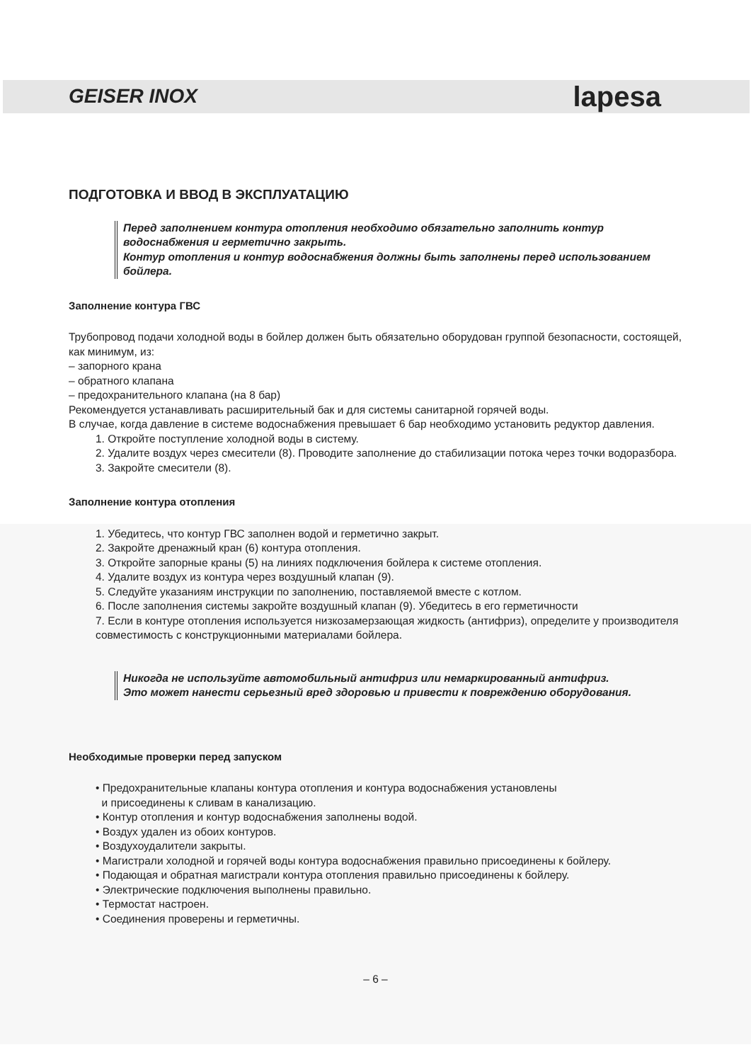GEISER INOX lapesa
ПОДГОТОВКА И ВВОД В ЭКСПЛУАТАЦИЮ
Перед заполнением контура отопления необходимо обязательно заполнить контур водоснабжения и герметично закрыть.
Контур отопления и контур водоснабжения должны быть заполнены перед использованием бойлера.
Заполнение контура ГВС
Трубопровод подачи холодной воды в бойлер должен быть обязательно оборудован группой безопасности, состоящей, как минимум, из:
– запорного крана
– обратного клапана
– предохранительного клапана (на 8 бар)
Рекомендуется устанавливать расширительный бак и для системы санитарной горячей воды.
В случае, когда давление в системе водоснабжения превышает 6 бар необходимо установить редуктор давления.
1. Откройте поступление холодной воды в систему.
2. Удалите воздух через смесители (8). Проводите заполнение до стабилизации потока через точки водоразбора.
3. Закройте смесители (8).
Заполнение контура отопления
1. Убедитесь, что контур ГВС заполнен водой и герметично закрыт.
2. Закройте дренажный кран (6) контура отопления.
3. Откройте запорные краны (5) на линиях подключения бойлера к системе отопления.
4. Удалите воздух из контура через воздушный клапан (9).
5. Следуйте указаниям инструкции по заполнению, поставляемой вместе с котлом.
6. После заполнения системы закройте воздушный клапан (9). Убедитесь в его герметичности
7. Если в контуре отопления используется низкозамерзающая жидкость (антифриз), определите у производителя совместимость с конструкционными материалами бойлера.
Никогда не используйте автомобильный антифриз или немаркированный антифриз.
Это может нанести серьезный вред здоровью и привести к повреждению оборудования.
Необходимые проверки перед запуском
• Предохранительные клапаны контура отопления и контура водоснабжения установлены
и присоединены к сливам в канализацию.
• Контур отопления и контур водоснабжения заполнены водой.
• Воздух удален из обоих контуров.
• Воздухоудалители закрыты.
• Магистрали холодной и горячей воды контура водоснабжения правильно присоединены к бойлеру.
• Подающая и обратная магистрали контура отопления правильно присоединены к бойлеру.
• Электрические подключения выполнены правильно.
• Термостат настроен.
• Соединения проверены и герметичны.
– 6 –